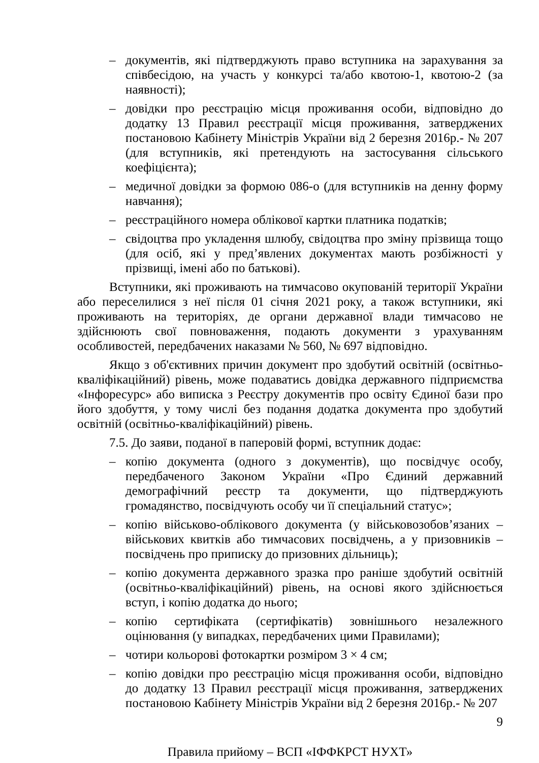– документів, які підтверджують право вступника на зарахування за співбесідою, на участь у конкурсі та/або квотою-1, квотою-2 (за наявності);
– довідки про реєстрацію місця проживання особи, відповідно до додатку 13 Правил реєстрації місця проживання, затверджених постановою Кабінету Міністрів України від 2 березня 2016р.- № 207 (для вступників, які претендують на застосування сільського коефіцієнта);
– медичної довідки за формою 086-о (для вступників на денну форму навчання);
– реєстраційного номера облікової картки платника податків;
– свідоцтва про укладення шлюбу, свідоцтва про зміну прізвища тощо (для осіб, які у пред’явлених документах мають розбіжності у прізвищі, імені або по батькові).
Вступники, які проживають на тимчасово окупованій території України або переселилися з неї після 01 січня 2021 року, а також вступники, які проживають на територіях, де органи державної влади тимчасово не здійснюють свої повноваження, подають документи з урахуванням особливостей, передбачених наказами № 560, № 697 відповідно.
Якщо з об'єктивних причин документ про здобутий освітній (освітньо-кваліфікаційний) рівень, може подаватись довідка державного підприємства «Інфоресурс» або виписка з Реєстру документів про освіту Єдиної бази про його здобуття, у тому числі без подання додатка документа про здобутий освітній (освітньо-кваліфікаційний) рівень.
7.5. До заяви, поданої в паперовій формі, вступник додає:
– копію документа (одного з документів), що посвідчує особу, передбаченого Законом України «Про Єдиний державний демографічний реєстр та документи, що підтверджують громадянство, посвідчують особу чи її спеціальний статус»;
– копію військово-облікового документа (у військовозобов’язаних – військових квитків або тимчасових посвідчень, а у призовників – посвідчень про приписку до призовних дільниць);
– копію документа державного зразка про раніше здобутий освітній (освітньо-кваліфікаційний) рівень, на основі якого здійснюється вступ, і копію додатка до нього;
– копію сертифіката (сертифікатів) зовнішнього незалежного оцінювання (у випадках, передбачених цими Правилами);
– чотири кольорові фотокартки розміром 3 × 4 см;
– копію довідки про реєстрацію місця проживання особи, відповідно до додатку 13 Правил реєстрації місця проживання, затверджених постановою Кабінету Міністрів України від 2 березня 2016р.- № 207
9
Правила прийому – ВСП «ІФФКРСТ НУХТ»